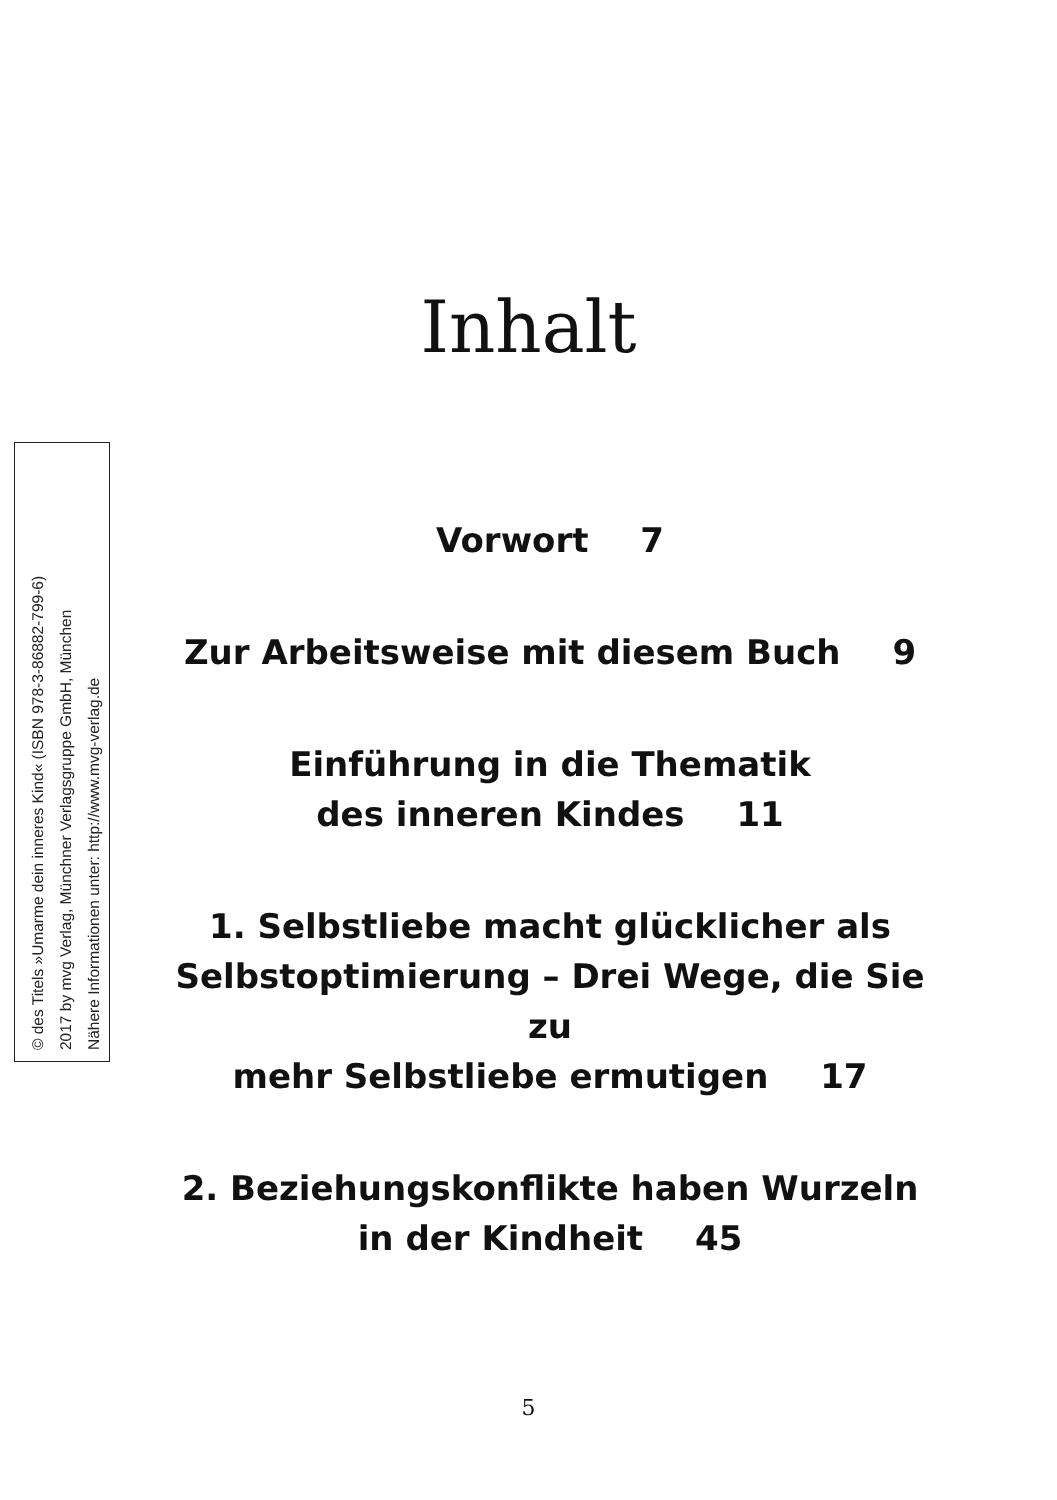© des Titels »Umarme dein inneres Kind« (ISBN 978-3-86882-799-6)
2017 by mvg Verlag, Münchner Verlagsgruppe GmbH, München
Nähere Informationen unter: http://www.mvg-verlag.de
Inhalt
Vorwort 7
Zur Arbeitsweise mit diesem Buch 9
Einführung in die Thematik
des inneren Kindes 11
1. Selbstliebe macht glücklicher als
Selbstoptimierung – Drei Wege, die Sie zu
mehr Selbstliebe ermutigen 17
2. Beziehungskonflikte haben Wurzeln
in der Kindheit 45
5